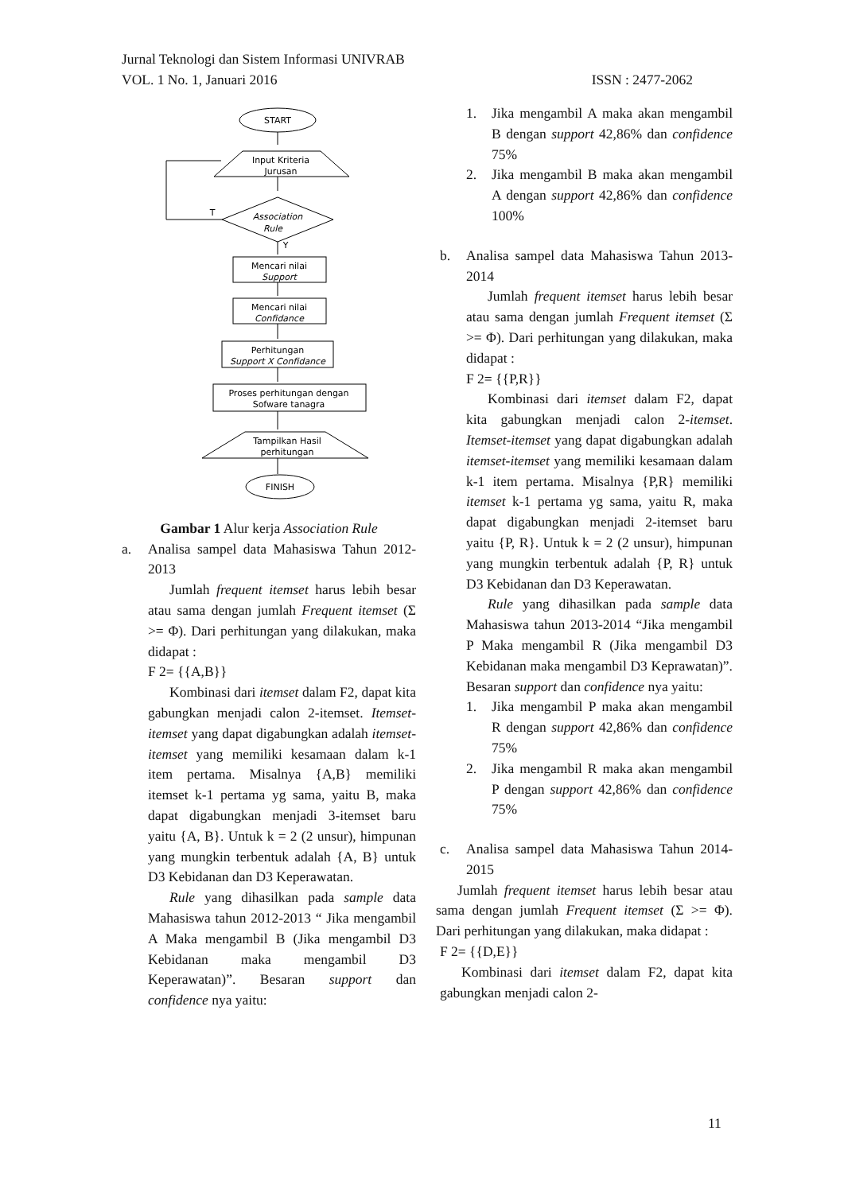Jurnal Teknologi dan Sistem Informasi UNIVRAB
VOL. 1 No. 1, Januari 2016 ISSN : 2477-2062
START
Input Kriteria
Jurusan
Association
Rule
T
Y
Mencari nilai
Support
Mencari nilai
Confidance
Perhitungan
Support X Confidance
Proses perhitungan dengan
Sofware tanagra
Tampilkan Hasil
perhitungan
FINISH
Gambar 1 Alur kerja Association Rule
a. Analisa sampel data Mahasiswa Tahun 2012-2013
Jumlah frequent itemset harus lebih besar atau sama dengan jumlah Frequent itemset (Σ >= Φ). Dari perhitungan yang dilakukan, maka didapat :
F 2= {{A,B}}
Kombinasi dari itemset dalam F2, dapat kita gabungkan menjadi calon 2-itemset. Itemset-itemset yang dapat digabungkan adalah itemset-itemset yang memiliki kesamaan dalam k-1 item pertama. Misalnya {A,B} memiliki itemset k-1 pertama yg sama, yaitu B, maka dapat digabungkan menjadi 3-itemset baru yaitu {A, B}. Untuk k = 2 (2 unsur), himpunan yang mungkin terbentuk adalah {A, B} untuk D3 Kebidanan dan D3 Keperawatan.
Rule yang dihasilkan pada sample data Mahasiswa tahun 2012-2013 “ Jika mengambil A Maka mengambil B (Jika mengambil D3 Kebidanan maka mengambil D3 Keperawatan)”. Besaran support dan confidence nya yaitu:
1. Jika mengambil A maka akan mengambil B dengan support 42,86% dan confidence 75%
2. Jika mengambil B maka akan mengambil A dengan support 42,86% dan confidence 100%
b. Analisa sampel data Mahasiswa Tahun 2013-2014
Jumlah frequent itemset harus lebih besar atau sama dengan jumlah Frequent itemset (Σ >= Φ). Dari perhitungan yang dilakukan, maka didapat :
F 2= {{P,R}}
Kombinasi dari itemset dalam F2, dapat kita gabungkan menjadi calon 2-itemset. Itemset-itemset yang dapat digabungkan adalah itemset-itemset yang memiliki kesamaan dalam k-1 item pertama. Misalnya {P,R} memiliki itemset k-1 pertama yg sama, yaitu R, maka dapat digabungkan menjadi 2-itemset baru yaitu {P, R}. Untuk k = 2 (2 unsur), himpunan yang mungkin terbentuk adalah {P, R} untuk D3 Kebidanan dan D3 Keperawatan.
Rule yang dihasilkan pada sample data Mahasiswa tahun 2013-2014 “Jika mengambil P Maka mengambil R (Jika mengambil D3 Kebidanan maka mengambil D3 Keprawatan)”. Besaran support dan confidence nya yaitu:
1. Jika mengambil P maka akan mengambil R dengan support 42,86% dan confidence 75%
2. Jika mengambil R maka akan mengambil P dengan support 42,86% dan confidence 75%
c. Analisa sampel data Mahasiswa Tahun 2014-2015
Jumlah frequent itemset harus lebih besar atau sama dengan jumlah Frequent itemset (Σ >= Φ). Dari perhitungan yang dilakukan, maka didapat :
F 2= {{D,E}}
Kombinasi dari itemset dalam F2, dapat kita gabungkan menjadi calon 2-
11